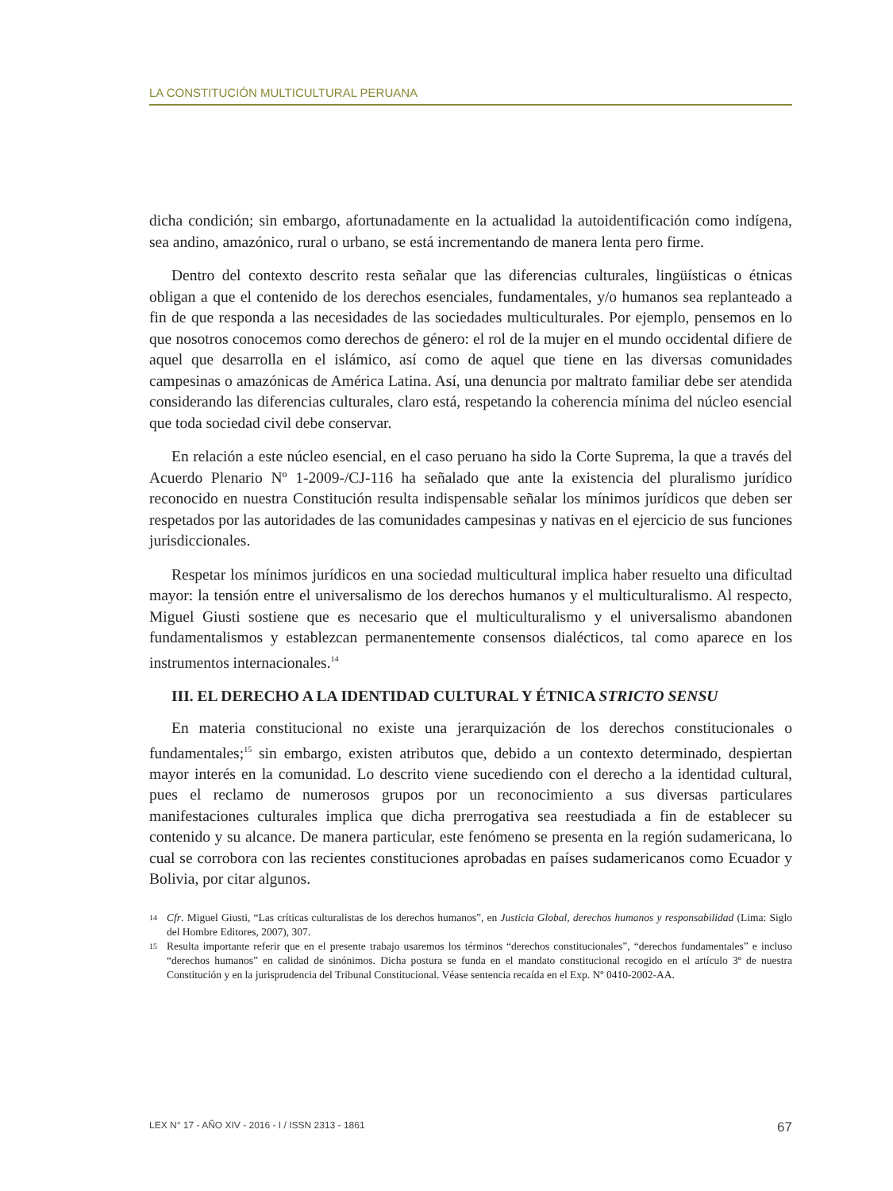LA CONSTITUCIÓN MULTICULTURAL PERUANA
dicha condición; sin embargo, afortunadamente en la actualidad la autoidentificación como indígena, sea andino, amazónico, rural o urbano, se está incrementando de manera lenta pero firme.
Dentro del contexto descrito resta señalar que las diferencias culturales, lingüísticas o étnicas obligan a que el contenido de los derechos esenciales, fundamentales, y/o humanos sea replanteado a fin de que responda a las necesidades de las sociedades multiculturales. Por ejemplo, pensemos en lo que nosotros conocemos como derechos de género: el rol de la mujer en el mundo occidental difiere de aquel que desarrolla en el islámico, así como de aquel que tiene en las diversas comunidades campesinas o amazónicas de América Latina. Así, una denuncia por maltrato familiar debe ser atendida considerando las diferencias culturales, claro está, respetando la coherencia mínima del núcleo esencial que toda sociedad civil debe conservar.
En relación a este núcleo esencial, en el caso peruano ha sido la Corte Suprema, la que a través del Acuerdo Plenario Nº 1-2009-/CJ-116 ha señalado que ante la existencia del pluralismo jurídico reconocido en nuestra Constitución resulta indispensable señalar los mínimos jurídicos que deben ser respetados por las autoridades de las comunidades campesinas y nativas en el ejercicio de sus funciones jurisdiccionales.
Respetar los mínimos jurídicos en una sociedad multicultural implica haber resuelto una dificultad mayor: la tensión entre el universalismo de los derechos humanos y el multiculturalismo. Al respecto, Miguel Giusti sostiene que es necesario que el multiculturalismo y el universalismo abandonen fundamentalismos y establezcan permanentemente consensos dialécticos, tal como aparece en los instrumentos internacionales.<sup>14</sup>
III. EL DERECHO A LA IDENTIDAD CULTURAL Y ÉTNICA STRICTO SENSU
En materia constitucional no existe una jerarquización de los derechos constitucionales o fundamentales;<sup>15</sup> sin embargo, existen atributos que, debido a un contexto determinado, despiertan mayor interés en la comunidad. Lo descrito viene sucediendo con el derecho a la identidad cultural, pues el reclamo de numerosos grupos por un reconocimiento a sus diversas particulares manifestaciones culturales implica que dicha prerrogativa sea reestudiada a fin de establecer su contenido y su alcance. De manera particular, este fenómeno se presenta en la región sudamericana, lo cual se corrobora con las recientes constituciones aprobadas en países sudamericanos como Ecuador y Bolivia, por citar algunos.
14 Cfr. Miguel Giusti, “Las críticas culturalistas de los derechos humanos”, en Justicia Global, derechos humanos y responsabilidad (Lima: Siglo del Hombre Editores, 2007), 307.
15 Resulta importante referir que en el presente trabajo usaremos los términos “derechos constitucionales”, “derechos fundamentales” e incluso “derechos humanos” en calidad de sinónimos. Dicha postura se funda en el mandato constitucional recogido en el artículo 3º de nuestra Constitución y en la jurisprudencia del Tribunal Constitucional. Véase sentencia recaída en el Exp. Nº 0410-2002-AA.
LEX N° 17 - AÑO XIV - 2016 - I / ISSN 2313 - 1861 67